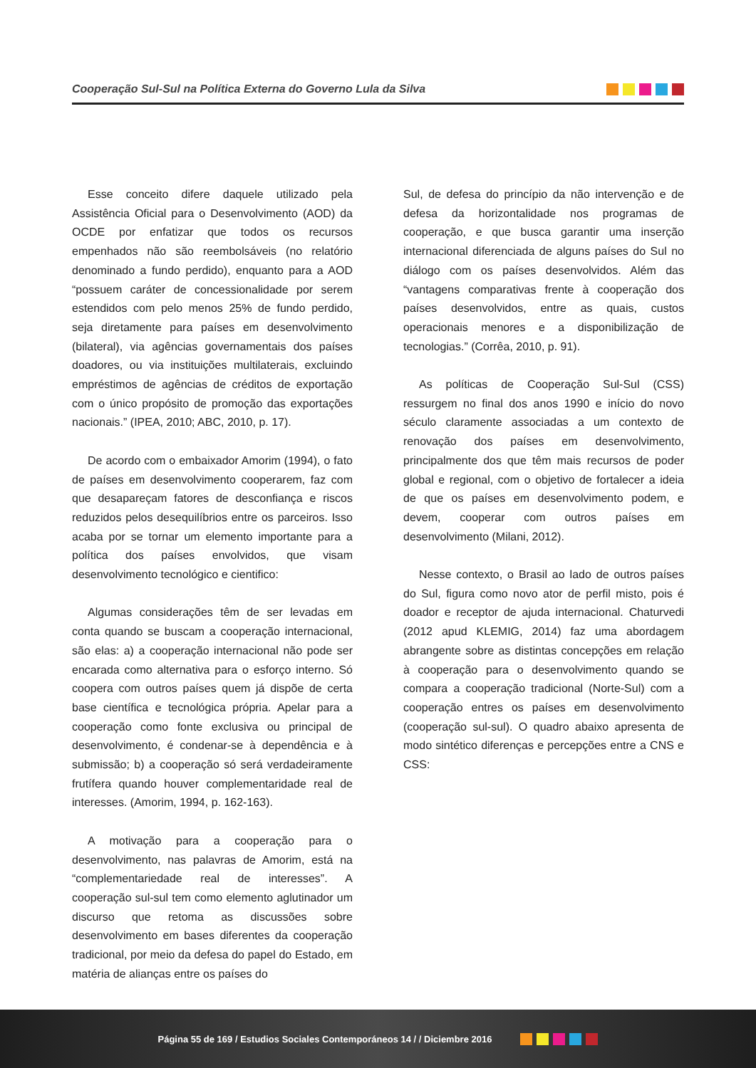Cooperação Sul-Sul na Política Externa do Governo Lula da Silva
Esse conceito difere daquele utilizado pela Assistência Oficial para o Desenvolvimento (AOD) da OCDE por enfatizar que todos os recursos empenhados não são reembolsáveis (no relatório denominado a fundo perdido), enquanto para a AOD “possuem caráter de concessionalidade por serem estendidos com pelo menos 25% de fundo perdido, seja diretamente para países em desenvolvimento (bilateral), via agências governamentais dos países doadores, ou via instituições multilaterais, excluindo empréstimos de agências de créditos de exportação com o único propósito de promoção das exportações nacionais.” (IPEA, 2010; ABC, 2010, p. 17).
De acordo com o embaixador Amorim (1994), o fato de países em desenvolvimento cooperarem, faz com que desapareçam fatores de desconfiança e riscos reduzidos pelos desequilíbrios entre os parceiros. Isso acaba por se tornar um elemento importante para a política dos países envolvidos, que visam desenvolvimento tecnológico e cientifico:
Algumas considerações têm de ser levadas em conta quando se buscam a cooperação internacional, são elas: a) a cooperação internacional não pode ser encarada como alternativa para o esforço interno. Só coopera com outros países quem já dispõe de certa base científica e tecnológica própria. Apelar para a cooperação como fonte exclusiva ou principal de desenvolvimento, é condenar-se à dependência e à submissão; b) a cooperação só será verdadeiramente frutífera quando houver complementaridade real de interesses. (Amorim, 1994, p. 162-163).
A motivação para a cooperação para o desenvolvimento, nas palavras de Amorim, está na “complementariedade real de interesses”. A cooperação sul-sul tem como elemento aglutinador um discurso que retoma as discussões sobre desenvolvimento em bases diferentes da cooperação tradicional, por meio da defesa do papel do Estado, em matéria de alianças entre os países do
Sul, de defesa do princípio da não intervenção e de defesa da horizontalidade nos programas de cooperação, e que busca garantir uma inserção internacional diferenciada de alguns países do Sul no diálogo com os países desenvolvidos. Além das “vantagens comparativas frente à cooperação dos países desenvolvidos, entre as quais, custos operacionais menores e a disponibilização de tecnologias.” (Corrêa, 2010, p. 91).
As políticas de Cooperação Sul-Sul (CSS) ressurgem no final dos anos 1990 e início do novo século claramente associadas a um contexto de renovação dos países em desenvolvimento, principalmente dos que têm mais recursos de poder global e regional, com o objetivo de fortalecer a ideia de que os países em desenvolvimento podem, e devem, cooperar com outros países em desenvolvimento (Milani, 2012).
Nesse contexto, o Brasil ao lado de outros países do Sul, figura como novo ator de perfil misto, pois é doador e receptor de ajuda internacional. Chaturvedi (2012 apud KLEMIG, 2014) faz uma abordagem abrangente sobre as distintas concepções em relação à cooperação para o desenvolvimento quando se compara a cooperação tradicional (Norte-Sul) com a cooperação entres os países em desenvolvimento (cooperação sul-sul). O quadro abaixo apresenta de modo sintético diferenças e percepções entre a CNS e CSS:
Página 55 de 169 / Estudios Sociales Contemporáneos 14 / / Diciembre 2016